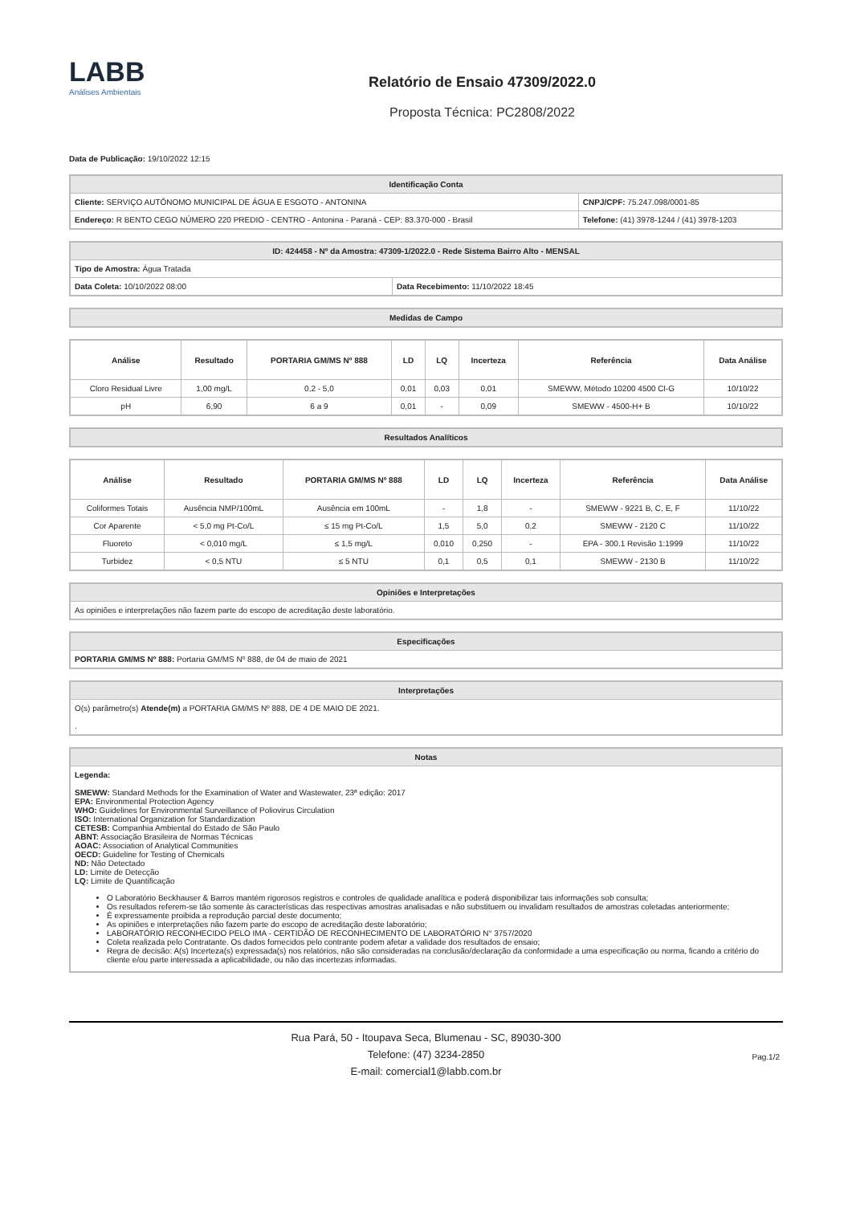LABB
Análises Ambientais
Relatório de Ensaio 47309/2022.0
Proposta Técnica: PC2808/2022
Data de Publicação: 19/10/2022 12:15
| Identificação Conta | |
| --- | --- |
| Cliente: SERVIÇO AUTÔNOMO MUNICIPAL DE ÁGUA E ESGOTO - ANTONINA | CNPJ/CPF: 75.247.098/0001-85 |
| Endereço: R BENTO CEGO NÚMERO 220 PREDIO - CENTRO - Antonina - Paraná - CEP: 83.370-000 - Brasil | Telefone: (41) 3978-1244 / (41) 3978-1203 |
| ID: 424458 - Nº da Amostra: 47309-1/2022.0 - Rede Sistema Bairro Alto - MENSAL | |
| --- | --- |
| Tipo de Amostra: Água Tratada | |
| Data Coleta: 10/10/2022 08:00 | Data Recebimento: 11/10/2022 18:45 |
| Medidas de Campo |
| --- |
| Análise | Resultado | PORTARIA GM/MS Nº 888 | LD | LQ | Incerteza | Referência | Data Análise |
| --- | --- | --- | --- | --- | --- | --- | --- |
| Cloro Residual Livre | 1,00 mg/L | 0,2 - 5,0 | 0,01 | 0,03 | 0,01 | SMEWW, Método 10200 4500 Cl-G | 10/10/22 |
| pH | 6,90 | 6 a 9 | 0,01 | - | 0,09 | SMEWW - 4500-H+ B | 10/10/22 |
| Resultados Analíticos |
| --- |
| Análise | Resultado | PORTARIA GM/MS Nº 888 | LD | LQ | Incerteza | Referência | Data Análise |
| --- | --- | --- | --- | --- | --- | --- | --- |
| Coliformes Totais | Ausência NMP/100mL | Ausência em 100mL | - | 1,8 | - | SMEWW - 9221 B, C, E, F | 11/10/22 |
| Cor Aparente | < 5,0 mg Pt-Co/L | ≤ 15 mg Pt-Co/L | 1,5 | 5,0 | 0,2 | SMEWW - 2120 C | 11/10/22 |
| Fluoreto | < 0,010 mg/L | ≤ 1,5 mg/L | 0,010 | 0,250 | - | EPA - 300.1 Revisão 1:1999 | 11/10/22 |
| Turbidez | < 0,5 NTU | ≤ 5 NTU | 0,1 | 0,5 | 0,1 | SMEWW - 2130 B | 11/10/22 |
| Opiniões e Interpretações |
| --- |
| As opiniões e interpretações não fazem parte do escopo de acreditação deste laboratório. |
| Especificações |
| --- |
| PORTARIA GM/MS Nº 888: Portaria GM/MS Nº 888, de 04 de maio de 2021 |
| Interpretações |
| --- |
| O(s) parâmetro(s) Atende(m) a PORTARIA GM/MS Nº 888, DE 4 DE MAIO DE 2021. . |
| Notas |
| --- |
| Legenda: SMEWW: Standard Methods for the Examination of Water and Wastewater, 23ª edição: 2017 EPA: Environmental Protection Agency WHO: Guidelines for Environmental Surveillance of Poliovirus Circulation ISO: International Organization for Standardization CETESB: Companhia Ambiental do Estado de São Paulo ABNT: Associação Brasileira de Normas Técnicas AOAC: Association of Analytical Communities OECD: Guideline for Testing of Chemicals ND: Não Detectado LD: Limite de Detecção LQ: Limite de Quantificação O Laboratório Beckhauser & Barros mantém rigorosos registros e controles de qualidade analítica e poderá disponibilizar tais informações sob consulta; Os resultados referem-se tão somente às características das respectivas amostras analisadas e não substituem ou invalidam resultados de amostras coletadas anteriormente; É expressamente proibida a reprodução parcial deste documento; As opiniões e interpretações não fazem parte do escopo de acreditação deste laboratório; LABORATÓRIO RECONHECIDO PELO IMA - CERTIDÃO DE RECONHECIMENTO DE LABORATÓRIO N° 3757/2020 Coleta realizada pelo Contratante. Os dados fornecidos pelo contrante podem afetar a validade dos resultados de ensaio; Regra de decisão: A(s) Incerteza(s) expressada(s) nos relatórios, não são consideradas na conclusão/declaração da conformidade a uma especificação ou norma, ficando a critério do cliente e/ou parte interessada a aplicabilidade, ou não das incertezas informadas. |
Rua Pará, 50 - Itoupava Seca, Blumenau - SC, 89030-300
Telefone: (47) 3234-2850
E-mail: comercial1@labb.com.br
Pag.1/2